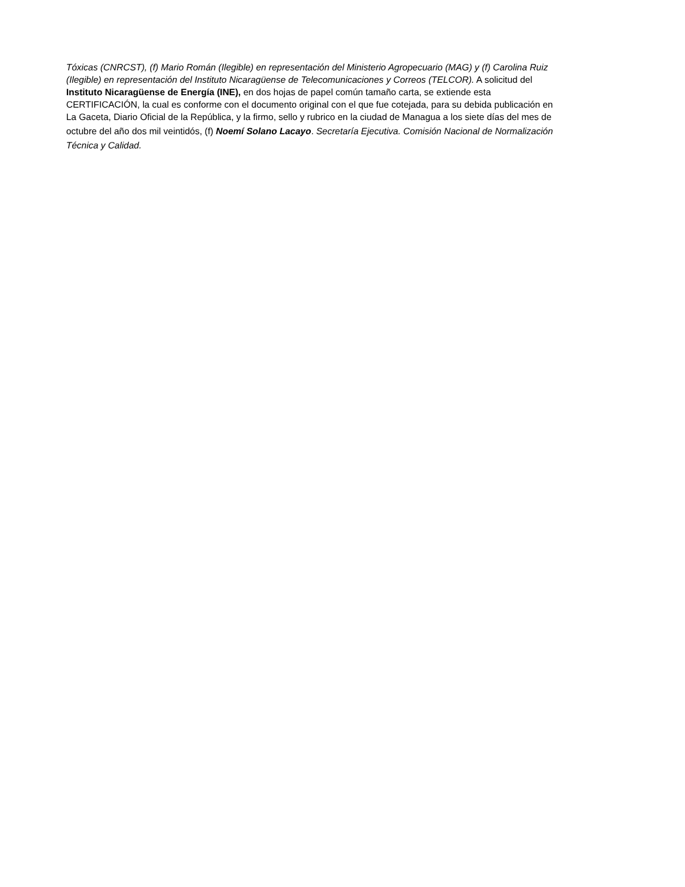Tóxicas (CNRCST), (f) Mario Román (Ilegible) en representación del Ministerio Agropecuario (MAG) y (f) Carolina Ruiz
(Ilegible) en representación del Instituto Nicaragüense de Telecomunicaciones y Correos (TELCOR). A solicitud del
Instituto Nicaragüense de Energía (INE), en dos hojas de papel común tamaño carta, se extiende esta
CERTIFICACIÓN, la cual es conforme con el documento original con el que fue cotejada, para su debida publicación en
La Gaceta, Diario Oficial de la República, y la firmo, sello y rubrico en la ciudad de Managua a los siete días del mes de
octubre del año dos mil veintidós, (f) Noemí Solano Lacayo. Secretaría Ejecutiva. Comisión Nacional de Normalización
Técnica y Calidad.